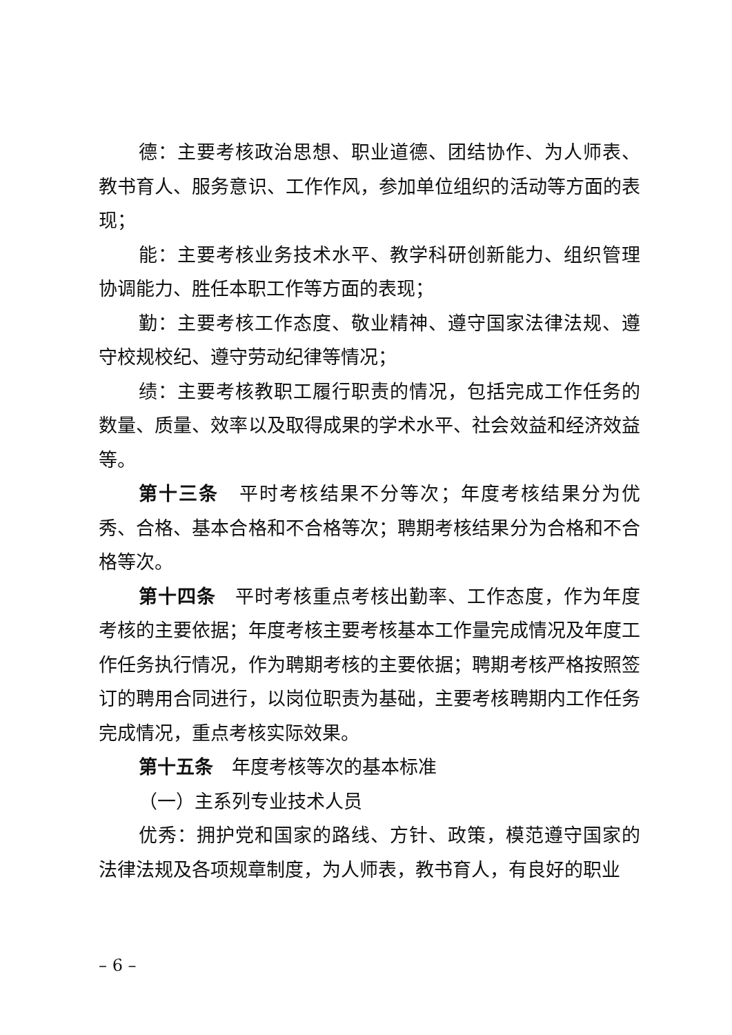德：主要考核政治思想、职业道德、团结协作、为人师表、教书育人、服务意识、工作作风，参加单位组织的活动等方面的表现；
能：主要考核业务技术水平、教学科研创新能力、组织管理协调能力、胜任本职工作等方面的表现；
勤：主要考核工作态度、敬业精神、遵守国家法律法规、遵守校规校纪、遵守劳动纪律等情况；
绩：主要考核教职工履行职责的情况，包括完成工作任务的数量、质量、效率以及取得成果的学术水平、社会效益和经济效益等。
第十三条　平时考核结果不分等次；年度考核结果分为优秀、合格、基本合格和不合格等次；聘期考核结果分为合格和不合格等次。
第十四条　平时考核重点考核出勤率、工作态度，作为年度考核的主要依据；年度考核主要考核基本工作量完成情况及年度工作任务执行情况，作为聘期考核的主要依据；聘期考核严格按照签订的聘用合同进行，以岗位职责为基础，主要考核聘期内工作任务完成情况，重点考核实际效果。
第十五条　年度考核等次的基本标准
（一）主系列专业技术人员
优秀：拥护党和国家的路线、方针、政策，模范遵守国家的法律法规及各项规章制度，为人师表，教书育人，有良好的职业
– 6 –